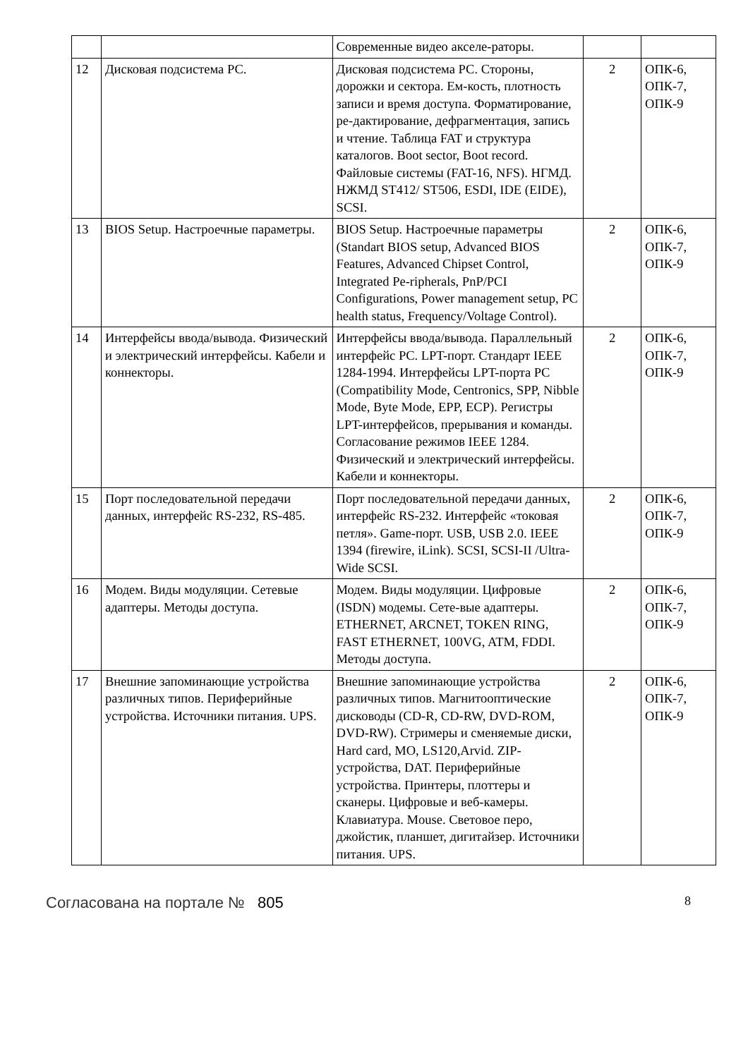| | | Современные видео акселе-раторы. | | |
| 12 | Дисковая подсистема РС. | Дисковая подсистема РС. Стороны, дорожки и сектора. Ем-кость, плотность записи и время доступа. Форматирование, ре-дактирование, дефрагментация, запись и чтение. Таблица FAT и структура каталогов. Boot sector, Boot record. Файловые системы (FAT-16, NFS). НГМД. НЖМД ST412/ ST506, ESDI, IDE (EIDE), SCSI. | 2 | ОПК-6, ОПК-7, ОПК-9 |
| 13 | BIOS Setup. Настроечные параметры. | BIOS Setup. Настроечные параметры (Standart BIOS setup, Advanced BIOS Features, Advanced Chipset Control, Integrated Pe-ripherals, PnP/PCI Configurations, Power management setup, PC health status, Frequency/Voltage Control). | 2 | ОПК-6, ОПК-7, ОПК-9 |
| 14 | Интерфейсы ввода/вывода. Физический и электрический интерфейсы. Кабели и коннекторы. | Интерфейсы ввода/вывода. Параллельный интерфейс PC. LPT-порт. Стандарт IEEE 1284-1994. Интерфейсы LPT-порта PC (Compatibility Mode, Centronics, SPP, Nibble Mode, Byte Mode, EPP, ECP). Регистры LPT-интерфейсов, прерывания и команды. Согласование режимов IEEE 1284. Физический и электрический интерфейсы. Кабели и коннекторы. | 2 | ОПК-6, ОПК-7, ОПК-9 |
| 15 | Порт последовательной передачи данных, интерфейс RS-232, RS-485. | Порт последовательной передачи данных, интерфейс RS-232. Интерфейс «токовая петля». Game-порт. USB, USB 2.0. IEEE 1394 (firewire, iLink). SCSI, SCSI-II /Ultra-Wide SCSI. | 2 | ОПК-6, ОПК-7, ОПК-9 |
| 16 | Модем. Виды модуляции. Сетевые адаптеры. Методы доступа. | Модем. Виды модуляции. Цифровые (ISDN) модемы. Сете-вые адаптеры. ETHERNET, ARCNET, TOKEN RING, FAST ETHERNET, 100VG, ATM, FDDI. Методы доступа. | 2 | ОПК-6, ОПК-7, ОПК-9 |
| 17 | Внешние запоминающие устройства различных типов. Периферийные устройства. Источники питания. UPS. | Внешние запоминающие устройства различных типов. Магнитооптические дисководы (CD-R, CD-RW, DVD-ROM, DVD-RW). Стримеры и сменяемые диски, Hard card, MO, LS120,Arvid. ZIP-устройства, DAT. Периферийные устройства. Принтеры, плоттеры и сканеры. Цифровые и веб-камеры. Клавиатура. Mouse. Световое перо, джойстик, планшет, дигитайзер. Источники питания. UPS. | 2 | ОПК-6, ОПК-7, ОПК-9 |
Согласована на портале № 805 8